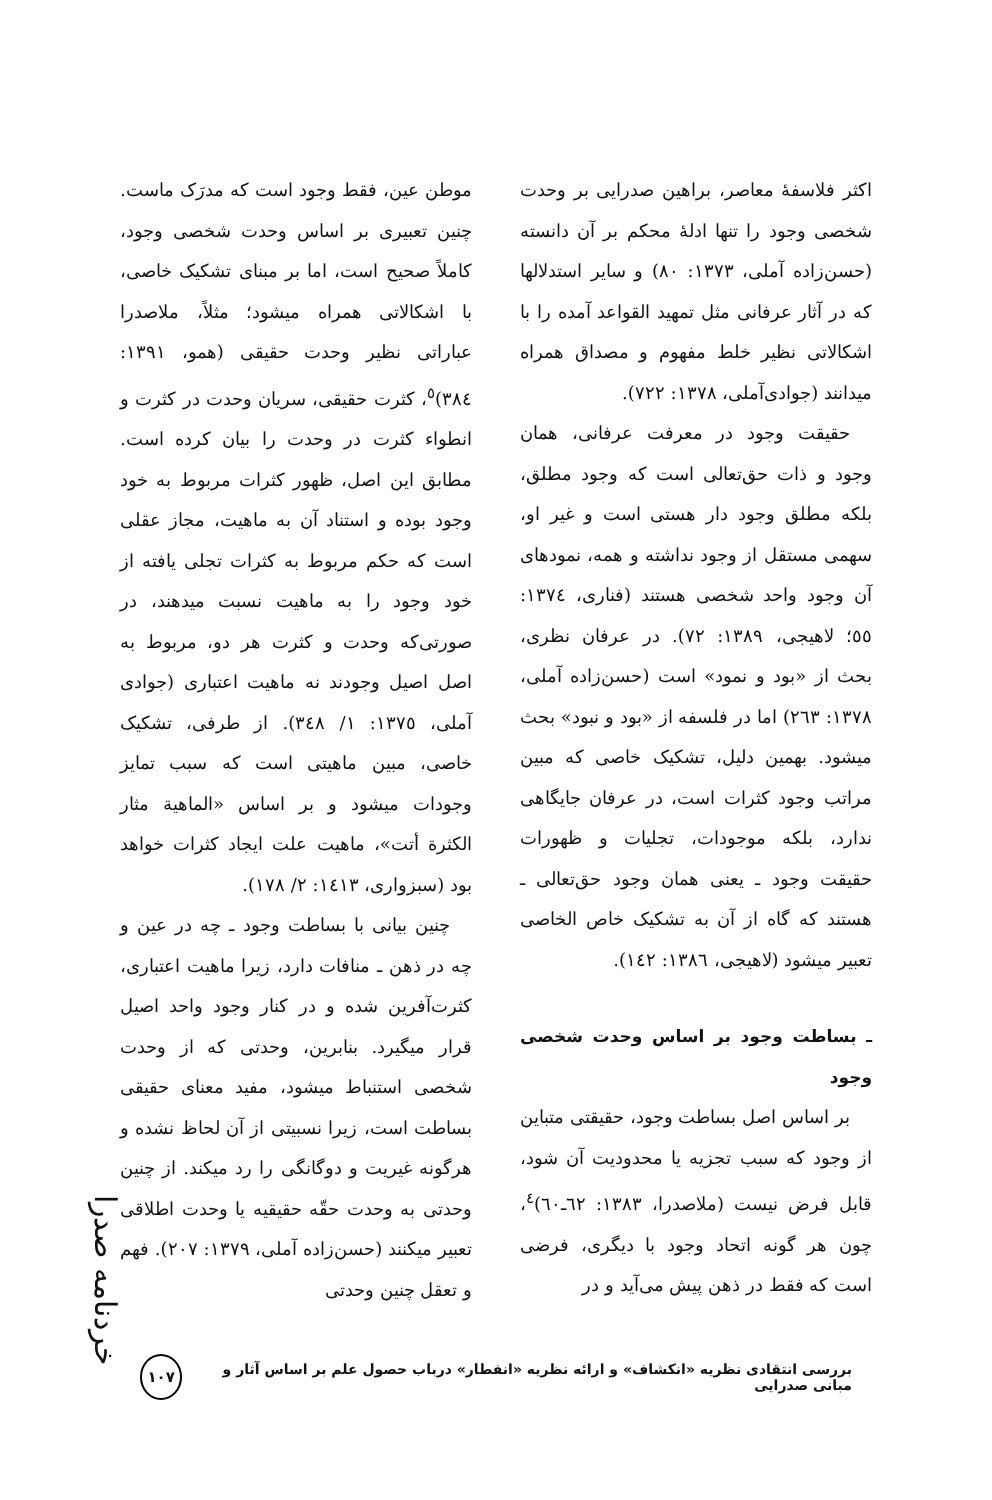اکثر فلاسفهٔ معاصر، براهین صدرایی بر وحدت شخصی وجود را تنها ادلهٔ محکم بر آن دانسته (حسن‌زاده آملی، ۱۳۷۳: ۸۰) و سایر استدلالها که در آثار عرفانی مثل تمهید القواعد آمده را با اشکالاتی نظیر خلط مفهوم و مصداق همراه میدانند (جوادی‌آملی، ۱۳۷۸: ۷۲۲).
حقیقت وجود در معرفت عرفانی، همان وجود و ذات حق‌تعالی است که وجود مطلق، بلکه مطلق وجود دار هستی است و غیر او، سهمی مستقل از وجود نداشته و همه، نمودهای آن وجود واحد شخصی هستند (فناری، ۱۳۷٤: ٥٥؛ لاهیجی، ۱۳۸۹: ۷۲). در عرفان نظری، بحث از «بود و نمود» است (حسن‌زاده آملی، ۱۳۷۸: ۲٦۳) اما در فلسفه از «بود و نبود» بحث میشود. بهمین دلیل، تشکیک خاصی که مبین مراتب وجود کثرات است، در عرفان جایگاهی ندارد، بلکه موجودات، تجلیات و ظهورات حقیقت وجود ـ یعنی همان وجود حق‌تعالی ـ هستند که گاه از آن به تشکیک خاص الخاصی تعبیر میشود (لاهیجی، ۱۳۸٦: ۱٤۲).
ـ بساطت وجود بر اساس وحدت شخصی وجود
بر اساس اصل بساطت وجود، حقیقتی متباین از وجود که سبب تجزیه یا محدودیت آن شود، قابل فرض نیست (ملاصدرا، ۱۳۸۳: ٦۲ـ٦۰)<sup>٤</sup>، چون هر گونه اتحاد وجود با دیگری، فرضی است که فقط در ذهن پیش می‌آید و در
موطن عین، فقط وجود است که مدرَک ماست. چنین تعبیری بر اساس وحدت شخصی وجود، کاملاً صحیح است، اما بر مبنای تشکیک خاصی، با اشکالاتی همراه میشود؛ مثلاً، ملاصدرا عباراتی نظیر وحدت حقیقی (همو، ۱۳۹۱: ۳۸٤)<sup>٥</sup>، کثرت حقیقی، سریان وحدت در کثرت و انطواء کثرت در وحدت را بیان کرده است. مطابق این اصل، ظهور کثرات مربوط به خود وجود بوده و استناد آن به ماهیت، مجاز عقلی است که حکم مربوط به کثرات تجلی یافته از خود وجود را به ماهیت نسبت میدهند، در صورتی‌که وحدت و کثرت هر دو، مربوط به اصل اصیل وجودند نه ماهیت اعتباری (جوادی آملی، ۱۳۷٥: ۱/ ۳٤۸). از طرفی، تشکیک خاصی، مبین ماهیتی است که سبب تمایز وجودات میشود و بر اساس «الماهیة مثار الکثرة أتت»، ماهیت علت ایجاد کثرات خواهد بود (سبزواری، ۱٤۱۳: ۲/ ۱۷۸).
چنین بیانی با بساطت وجود ـ چه در عین و چه در ذهن ـ منافات دارد، زیرا ماهیت اعتباری، کثرت‌آفرین شده و در کنار وجود واحد اصیل قرار میگیرد. بنابرین، وحدتی که از وحدت شخصی استنباط میشود، مفید معنای حقیقی بساطت است، زیرا نسبیتی از آن لحاظ نشده و هرگونه غیریت و دوگانگی را رد میکند. از چنین وحدتی به وحدت حقّه حقیقیه یا وحدت اطلاقی تعبیر میکنند (حسن‌زاده آملی، ۱۳۷۹: ۲۰۷). فهم و تعقل چنین وحدتی
خردنامه صدرا
بررسی انتقادی نظریه «انکشاف» و ارائه نظریه «انفطار» درباب حصول علم بر اساس آثار و مبانی صدرایی ۱۰۷